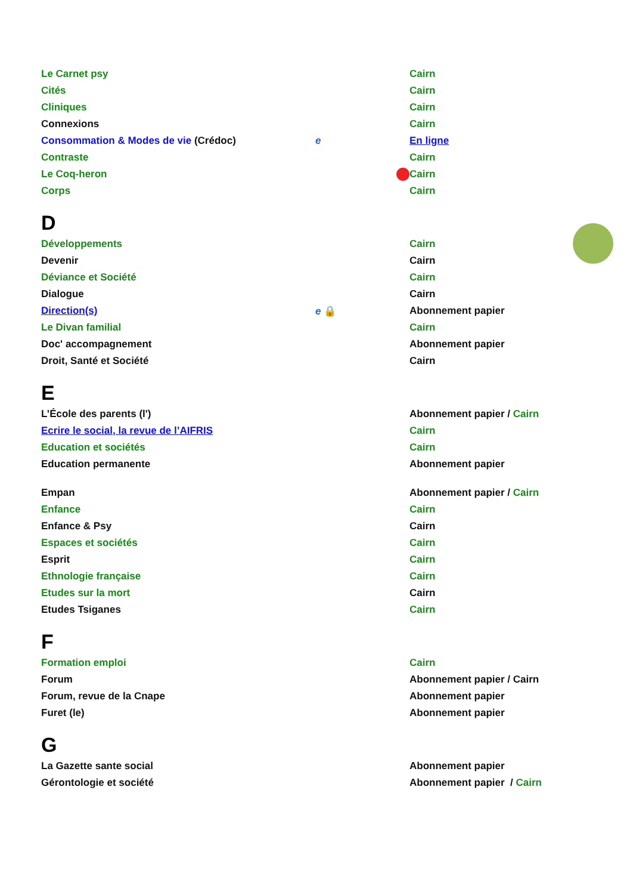| Le Carnet psy | | Cairn |
| Cités | | Cairn |
| Cliniques | | Cairn |
| Connexions | | Cairn |
| Consommation & Modes de vie (Crédoc) | e | En ligne |
| Contraste | | Cairn |
| Le Coq-heron | | Cairn |
| Corps | | Cairn |
D
| Développements | | Cairn |
| Devenir | | Cairn |
| Déviance et Société | | Cairn |
| Dialogue | | Cairn |
| Direction(s) | e 🔒 | Abonnement papier |
| Le Divan familial | | Cairn |
| Doc' accompagnement | | Abonnement papier |
| Droit, Santé et Société | | Cairn |
E
| L’École des parents (l') | | Abonnement papier / Cairn |
| Ecrire le social, la revue de l’AIFRIS | | Cairn |
| Education et sociétés | | Cairn |
| Education permanente | | Abonnement papier |
| Empan | | Abonnement papier / Cairn |
| Enfance | | Cairn |
| Enfance & Psy | | Cairn |
| Espaces et sociétés | | Cairn |
| Esprit | | Cairn |
| Ethnologie française | | Cairn |
| Etudes sur la mort | | Cairn |
| Etudes Tsiganes | | Cairn |
F
| Formation emploi | | Cairn |
| Forum | | Abonnement papier / Cairn |
| Forum, revue de la Cnape | | Abonnement papier |
| Furet (le) | | Abonnement papier |
G
| La Gazette sante social | | Abonnement papier |
| Gérontologie et société | | Abonnement papier / Cairn |